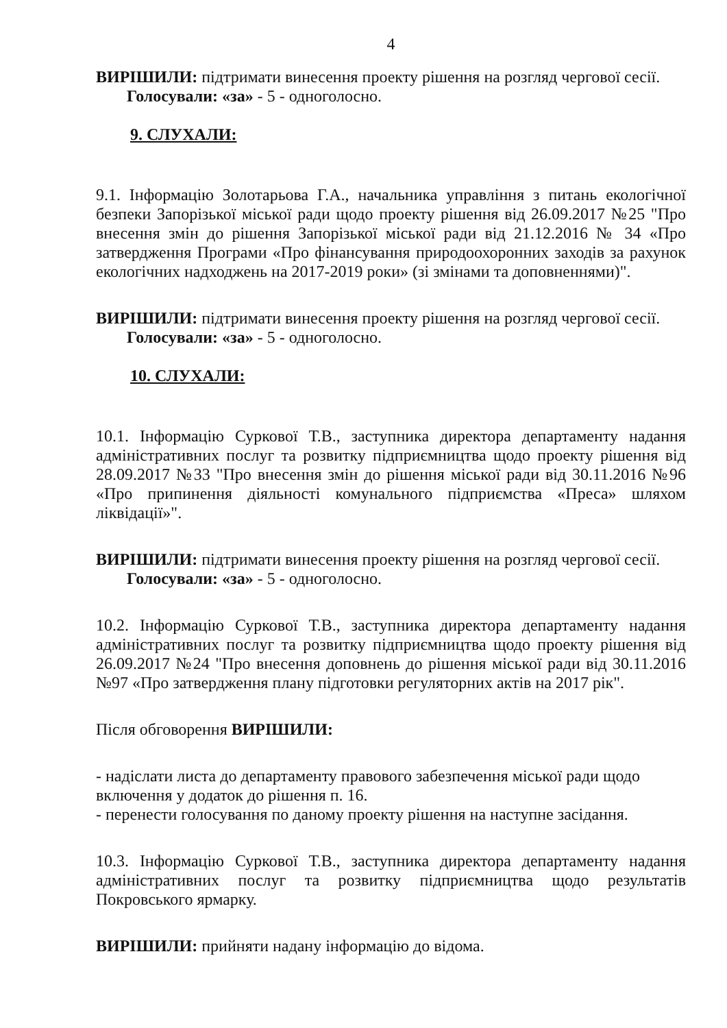4
ВИРІШИЛИ: підтримати винесення проекту рішення на розгляд чергової сесії.
Голосували: «за» - 5 - одноголосно.
9. СЛУХАЛИ:
9.1. Інформацію Золотарьова Г.А., начальника управління з питань екологічної безпеки Запорізької міської ради щодо проекту рішення від 26.09.2017 №25 "Про внесення змін до рішення Запорізької міської ради від 21.12.2016 № 34 «Про затвердження Програми «Про фінансування природоохоронних заходів за рахунок екологічних надходжень на 2017-2019 роки» (зі змінами та доповненнями)".
ВИРІШИЛИ: підтримати винесення проекту рішення на розгляд чергової сесії.
Голосували: «за» - 5 - одноголосно.
10. СЛУХАЛИ:
10.1. Інформацію Суркової Т.В., заступника директора департаменту надання адміністративних послуг та розвитку підприємництва щодо проекту рішення від 28.09.2017 №33 "Про внесення змін до рішення міської ради від 30.11.2016 №96 «Про припинення діяльності комунального підприємства «Преса» шляхом ліквідації»".
ВИРІШИЛИ: підтримати винесення проекту рішення на розгляд чергової сесії.
Голосували: «за» - 5 - одноголосно.
10.2. Інформацію Суркової Т.В., заступника директора департаменту надання адміністративних послуг та розвитку підприємництва щодо проекту рішення від 26.09.2017 №24 "Про внесення доповнень до рішення міської ради від 30.11.2016 №97 «Про затвердження плану підготовки регуляторних актів на 2017 рік".
Після обговорення ВИРІШИЛИ:
- надіслати листа до департаменту правового забезпечення міської ради щодо включення у додаток до рішення п. 16.
- перенести голосування по даному проекту рішення на наступне засідання.
10.3. Інформацію Суркової Т.В., заступника директора департаменту надання адміністративних послуг та розвитку підприємництва щодо результатів Покровського ярмарку.
ВИРІШИЛИ: прийняти надану інформацію до відома.